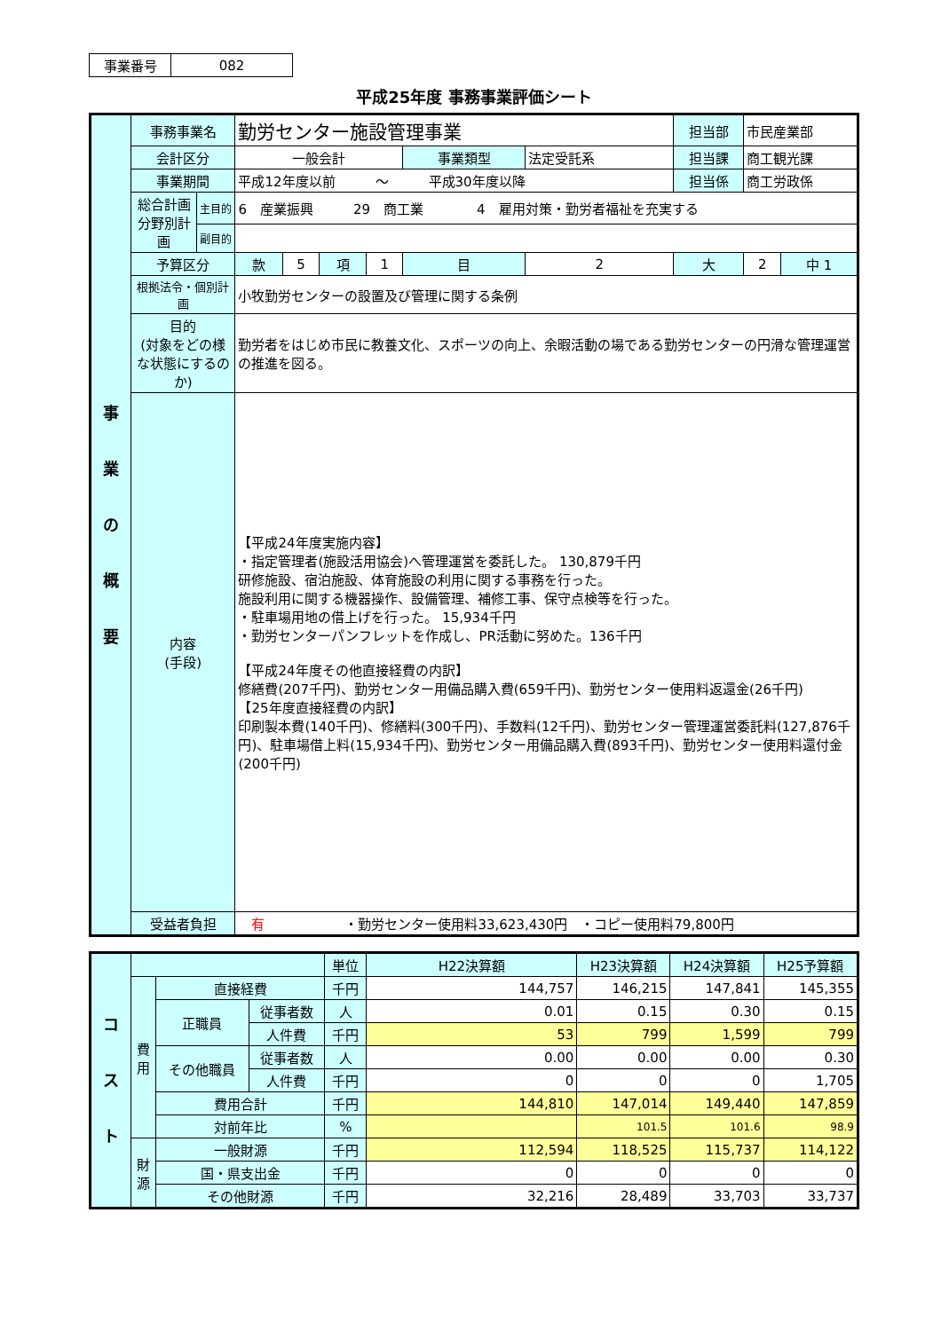| 事業番号 | 082 |
平成25年度 事務事業評価シート
| 事 業 の 概 要 | 事務事業名 | | 勤労センター施設管理事業 | | | | | | 担当部 | 市民産業部 | |
| | 会計区分 | | 一般会計 | | | | 事業類型 | 法定受託系 | 担当課 | 商工観光課 | |
| | 事業期間 | | 平成12年度以前 〜 平成30年度以降 | | | | | | 担当係 | 商工労政係 | |
| | 総合計画 分野別計画 | 主目的 | 6 産業振興 29 商工業 4 雇用対策・勤労者福祉を充実する | | | | | | | | |
| | | 副目的 | | | | | | | | | |
| | 予算区分 | | 款 | 5 | 項 | 1 | 目 | 2 | 大 | 2 | 中 1 |
| | 根拠法令・個別計画 | | 小牧勤労センターの設置及び管理に関する条例 | | | | | | | | |
| | 目的 (対象をどの様な状態にするのか) | | 勤労者をはじめ市民に教養文化、スポーツの向上、余暇活動の場である勤労センターの円滑な管理運営の推進を図る。 | | | | | | | | |
| | 内容 (手段) | | 【平成24年度実施内容】 ・指定管理者(施設活用協会)へ管理運営を委託した。 130,879千円 研修施設、宿泊施設、体育施設の利用に関する事務を行った。 施設利用に関する機器操作、設備管理、補修工事、保守点検等を行った。 ・駐車場用地の借上げを行った。 15,934千円 ・勤労センターパンフレットを作成し、PR活動に努めた。136千円 【平成24年度その他直接経費の内訳】 修繕費(207千円)、勤労センター用備品購入費(659千円)、勤労センター使用料返還金(26千円) 【25年度直接経費の内訳】 印刷製本費(140千円)、修繕料(300千円)、手数料(12千円)、勤労センター管理運営委託料(127,876千円)、駐車場借上料(15,934千円)、勤労センター用備品購入費(893千円)、勤労センター使用料還付金(200千円) | | | | | | | | |
| | 受益者負担 | | 有 ・勤労センター使用料33,623,430円 ・コピー使用料79,800円 | | | | | | | | |
| コ ス ト | | | | 単位 | H22決算額 | H23決算額 | H24決算額 | H25予算額 |
| | 費 用 | 直接経費 | | 千円 | 144,757 | 146,215 | 147,841 | 145,355 |
| | | 正職員 | 従事者数 | 人 | 0.01 | 0.15 | 0.30 | 0.15 |
| | | | 人件費 | 千円 | 53 | 799 | 1,599 | 799 |
| | | その他職員 | 従事者数 | 人 | 0.00 | 0.00 | 0.00 | 0.30 |
| | | | 人件費 | 千円 | 0 | 0 | 0 | 1,705 |
| | | 費用合計 | | 千円 | 144,810 | 147,014 | 149,440 | 147,859 |
| | | 対前年比 | | % | | 101.5 | 101.6 | 98.9 |
| | 財 源 | 一般財源 | | 千円 | 112,594 | 118,525 | 115,737 | 114,122 |
| | | 国・県支出金 | | 千円 | 0 | 0 | 0 | 0 |
| | | その他財源 | | 千円 | 32,216 | 28,489 | 33,703 | 33,737 |